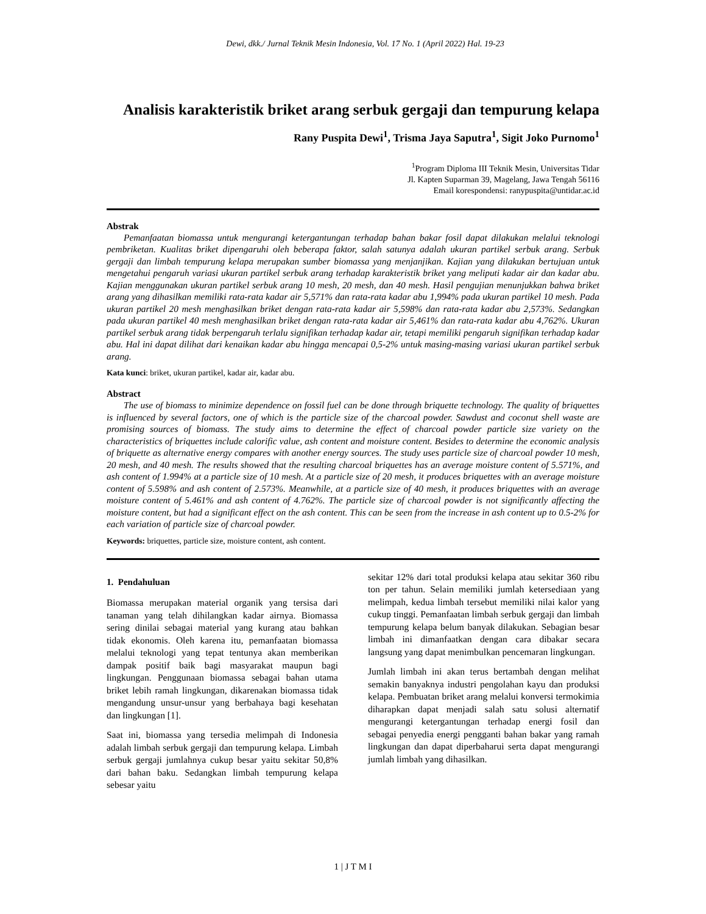Dewi, dkk./ Jurnal Teknik Mesin Indonesia, Vol. 17 No. 1 (April 2022) Hal. 19-23
Analisis karakteristik briket arang serbuk gergaji dan tempurung kelapa
Rany Puspita Dewi<sup>1</sup>, Trisma Jaya Saputra<sup>1</sup>, Sigit Joko Purnomo<sup>1</sup>
<sup>1</sup> Program Diploma III Teknik Mesin, Universitas Tidar
Jl. Kapten Suparman 39, Magelang, Jawa Tengah 56116
Email korespondensi: ranypuspita@untidar.ac.id
Abstrak
Pemanfaatan biomassa untuk mengurangi ketergantungan terhadap bahan bakar fosil dapat dilakukan melalui teknologi pembriketan. Kualitas briket dipengaruhi oleh beberapa faktor, salah satunya adalah ukuran partikel serbuk arang. Serbuk gergaji dan limbah tempurung kelapa merupakan sumber biomassa yang menjanjikan. Kajian yang dilakukan bertujuan untuk mengetahui pengaruh variasi ukuran partikel serbuk arang terhadap karakteristik briket yang meliputi kadar air dan kadar abu. Kajian menggunakan ukuran partikel serbuk arang 10 mesh, 20 mesh, dan 40 mesh. Hasil pengujian menunjukkan bahwa briket arang yang dihasilkan memiliki rata-rata kadar air 5,571% dan rata-rata kadar abu 1,994% pada ukuran partikel 10 mesh. Pada ukuran partikel 20 mesh menghasilkan briket dengan rata-rata kadar air 5,598% dan rata-rata kadar abu 2,573%. Sedangkan pada ukuran partikel 40 mesh menghasilkan briket dengan rata-rata kadar air 5,461% dan rata-rata kadar abu 4,762%. Ukuran partikel serbuk arang tidak berpengaruh terlalu signifikan terhadap kadar air, tetapi memiliki pengaruh signifikan terhadap kadar abu. Hal ini dapat dilihat dari kenaikan kadar abu hingga mencapai 0,5-2% untuk masing-masing variasi ukuran partikel serbuk arang.
Kata kunci: briket, ukuran partikel, kadar air, kadar abu.
Abstract
The use of biomass to minimize dependence on fossil fuel can be done through briquette technology. The quality of briquettes is influenced by several factors, one of which is the particle size of the charcoal powder. Sawdust and coconut shell waste are promising sources of biomass. The study aims to determine the effect of charcoal powder particle size variety on the characteristics of briquettes include calorific value, ash content and moisture content. Besides to determine the economic analysis of briquette as alternative energy compares with another energy sources. The study uses particle size of charcoal powder 10 mesh, 20 mesh, and 40 mesh. The results showed that the resulting charcoal briquettes has an average moisture content of 5.571%, and ash content of 1.994% at a particle size of 10 mesh. At a particle size of 20 mesh, it produces briquettes with an average moisture content of 5.598% and ash content of 2.573%. Meanwhile, at a particle size of 40 mesh, it produces briquettes with an average moisture content of 5.461% and ash content of 4.762%. The particle size of charcoal powder is not significantly affecting the moisture content, but had a significant effect on the ash content. This can be seen from the increase in ash content up to 0.5-2% for each variation of particle size of charcoal powder.
Keywords: briquettes, particle size, moisture content, ash content.
1. Pendahuluan
Biomassa merupakan material organik yang tersisa dari tanaman yang telah dihilangkan kadar airnya. Biomassa sering dinilai sebagai material yang kurang atau bahkan tidak ekonomis. Oleh karena itu, pemanfaatan biomassa melalui teknologi yang tepat tentunya akan memberikan dampak positif baik bagi masyarakat maupun bagi lingkungan. Penggunaan biomassa sebagai bahan utama briket lebih ramah lingkungan, dikarenakan biomassa tidak mengandung unsur-unsur yang berbahaya bagi kesehatan dan lingkungan [1].
Saat ini, biomassa yang tersedia melimpah di Indonesia adalah limbah serbuk gergaji dan tempurung kelapa. Limbah serbuk gergaji jumlahnya cukup besar yaitu sekitar 50,8% dari bahan baku. Sedangkan limbah tempurung kelapa sebesar yaitu
sekitar 12% dari total produksi kelapa atau sekitar 360 ribu ton per tahun. Selain memiliki jumlah ketersediaan yang melimpah, kedua limbah tersebut memiliki nilai kalor yang cukup tinggi. Pemanfaatan limbah serbuk gergaji dan limbah tempurung kelapa belum banyak dilakukan. Sebagian besar limbah ini dimanfaatkan dengan cara dibakar secara langsung yang dapat menimbulkan pencemaran lingkungan.
Jumlah limbah ini akan terus bertambah dengan melihat semakin banyaknya industri pengolahan kayu dan produksi kelapa. Pembuatan briket arang melalui konversi termokimia diharapkan dapat menjadi salah satu solusi alternatif mengurangi ketergantungan terhadap energi fosil dan sebagai penyedia energi pengganti bahan bakar yang ramah lingkungan dan dapat diperbaharui serta dapat mengurangi jumlah limbah yang dihasilkan.
1 | J T M I